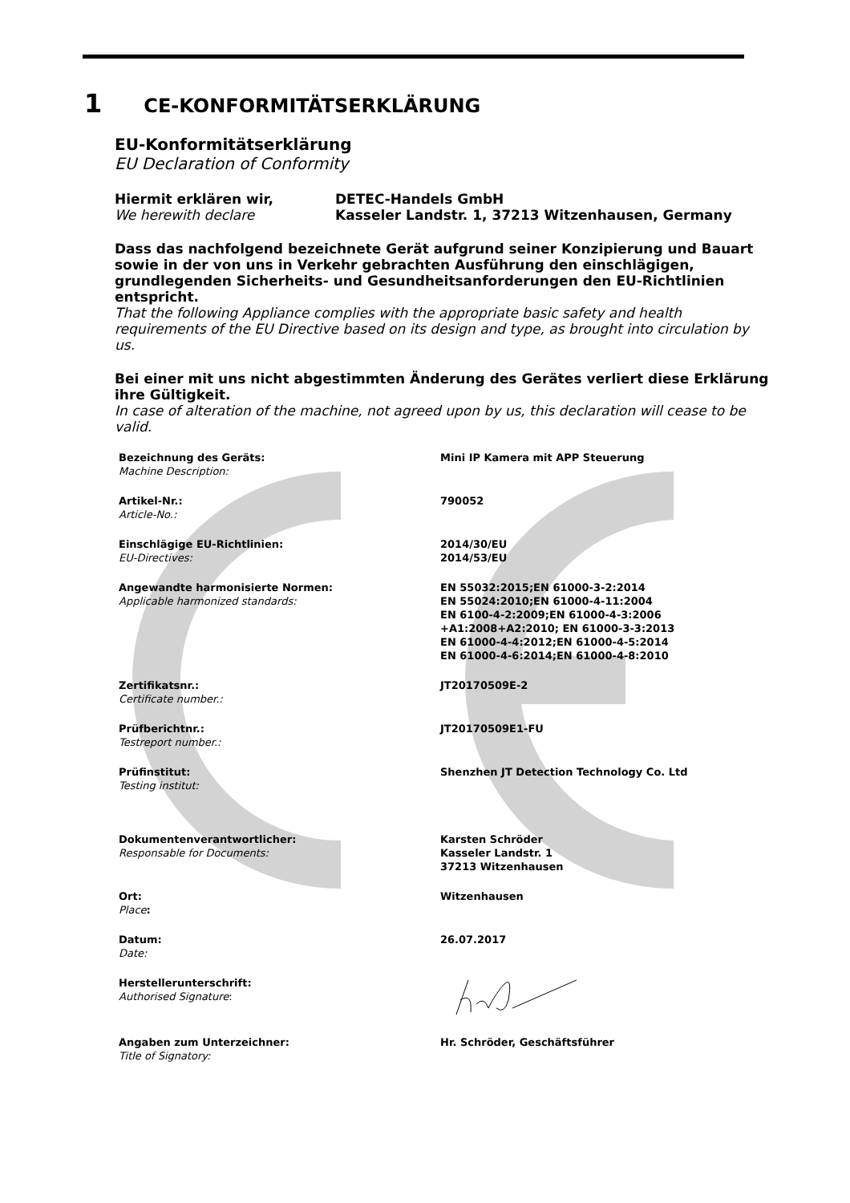1 CE-KONFORMITÄTSERKLÄRUNG
EU-Konformitätserklärung
EU Declaration of Conformity
| Hiermit erklären wir, We herewith declare | DETEC-Handels GmbH Kasseler Landstr. 1, 37213 Witzenhausen, Germany |
Dass das nachfolgend bezeichnete Gerät aufgrund seiner Konzipierung und Bauart sowie in der von uns in Verkehr gebrachten Ausführung den einschlägigen, grundlegenden Sicherheits- und Gesundheitsanforderungen den EU-Richtlinien entspricht.
That the following Appliance complies with the appropriate basic safety and health requirements of the EU Directive based on its design and type, as brought into circulation by us.
Bei einer mit uns nicht abgestimmten Änderung des Gerätes verliert diese Erklärung ihre Gültigkeit.
In case of alteration of the machine, not agreed upon by us, this declaration will cease to be valid.
| Bezeichnung des Geräts: Machine Description: | Mini IP Kamera mit APP Steuerung |
| Artikel-Nr.: Article-No.: | 790052 |
| Einschlägige EU-Richtlinien: EU-Directives: | 2014/30/EU 2014/53/EU |
| Angewandte harmonisierte Normen: Applicable harmonized standards: | EN 55032:2015;EN 61000-3-2:2014 EN 55024:2010;EN 61000-4-11:2004 EN 6100-4-2:2009;EN 61000-4-3:2006 +A1:2008+A2:2010; EN 61000-3-3:2013 EN 61000-4-4:2012;EN 61000-4-5:2014 EN 61000-4-6:2014;EN 61000-4-8:2010 |
| Zertifikatsnr.: Certificate number.: | JT20170509E-2 |
| Prüfberichtnr.: Testreport number.: | JT20170509E1-FU |
| Prüfinstitut: Testing institut: | Shenzhen JT Detection Technology Co. Ltd |
| Dokumentenverantwortlicher: Responsable for Documents: | Karsten Schröder Kasseler Landstr. 1 37213 Witzenhausen |
| Ort: Place : | Witzenhausen |
| Datum: Date: | 26.07.2017 |
| Herstellerunterschrift: Authorised Signature : | |
| Angaben zum Unterzeichner: Title of Signatory: | Hr. Schröder, Geschäftsführer |